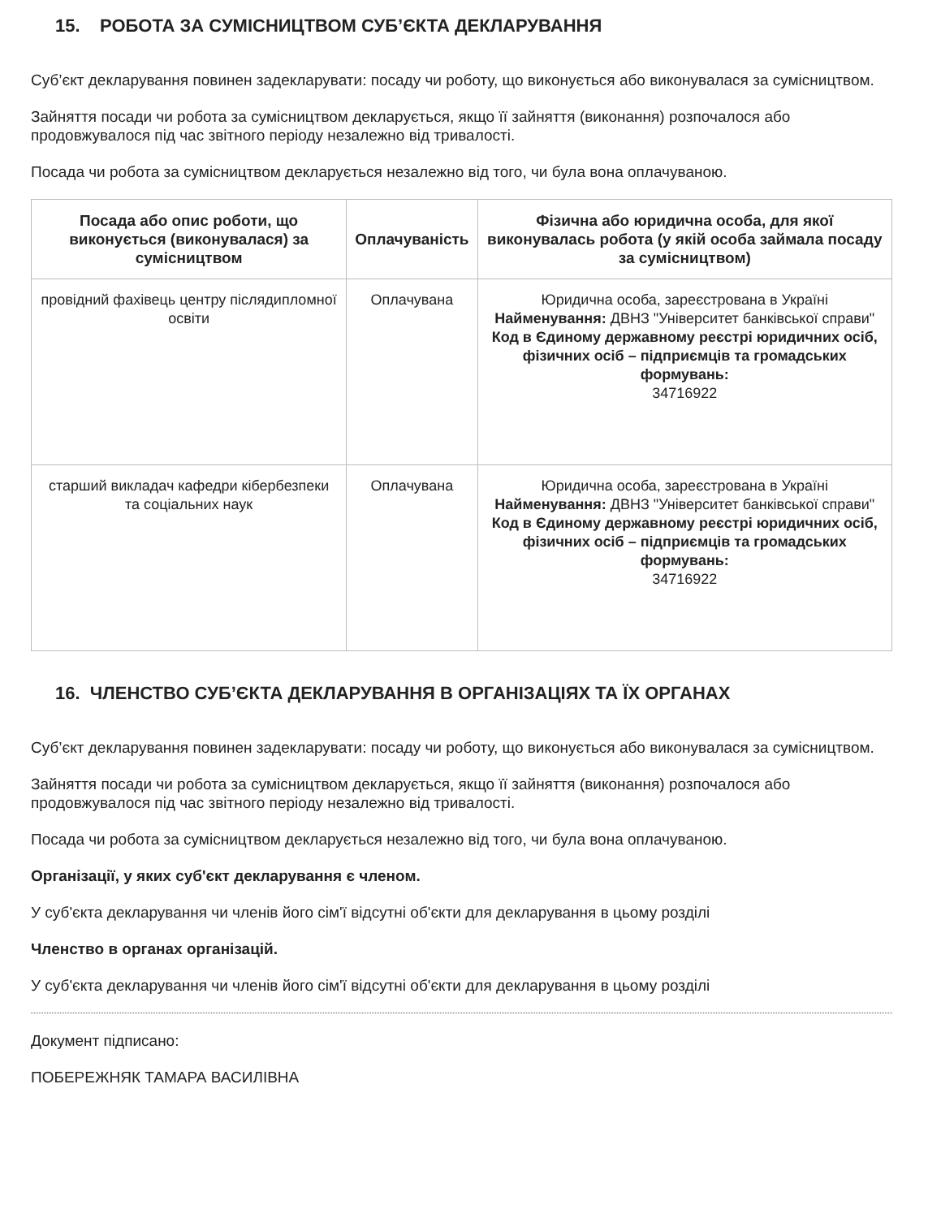15. РОБОТА ЗА СУМІСНИЦТВОМ СУБ’ЄКТА ДЕКЛАРУВАННЯ
Суб’єкт декларування повинен задекларувати: посаду чи роботу, що виконується або виконувалася за сумісництвом.
Зайняття посади чи робота за сумісництвом декларується, якщо її зайняття (виконання) розпочалося або продовжувалося під час звітного періоду незалежно від тривалості.
Посада чи робота за сумісництвом декларується незалежно від того, чи була вона оплачуваною.
| Посада або опис роботи, що виконується (виконувалася) за сумісництвом | Оплачуваність | Фізична або юридична особа, для якої виконувалась робота (у якій особа займала посаду за сумісництвом) |
| --- | --- | --- |
| провідний фахівець центру післядипломної освіти | Оплачувана | Юридична особа, зареєстрована в Україні Найменування: ДВНЗ "Університет банківської справи" Код в Єдиному державному реєстрі юридичних осіб, фізичних осіб – підприємців та громадських формувань: 34716922 |
| старший викладач кафедри кібербезпеки та соціальних наук | Оплачувана | Юридична особа, зареєстрована в Україні Найменування: ДВНЗ "Університет банківської справи" Код в Єдиному державному реєстрі юридичних осіб, фізичних осіб – підприємців та громадських формувань: 34716922 |
16. ЧЛЕНСТВО СУБ’ЄКТА ДЕКЛАРУВАННЯ В ОРГАНІЗАЦІЯХ ТА ЇХ ОРГАНАХ
Суб’єкт декларування повинен задекларувати: посаду чи роботу, що виконується або виконувалася за сумісництвом.
Зайняття посади чи робота за сумісництвом декларується, якщо її зайняття (виконання) розпочалося або продовжувалося під час звітного періоду незалежно від тривалості.
Посада чи робота за сумісництвом декларується незалежно від того, чи була вона оплачуваною.
Організації, у яких суб'єкт декларування є членом.
У суб'єкта декларування чи членів його сім'ї відсутні об'єкти для декларування в цьому розділі
Членство в органах організацій.
У суб'єкта декларування чи членів його сім'ї відсутні об'єкти для декларування в цьому розділі
Документ підписано:
ПОБЕРЕЖНЯК ТАМАРА ВАСИЛІВНА